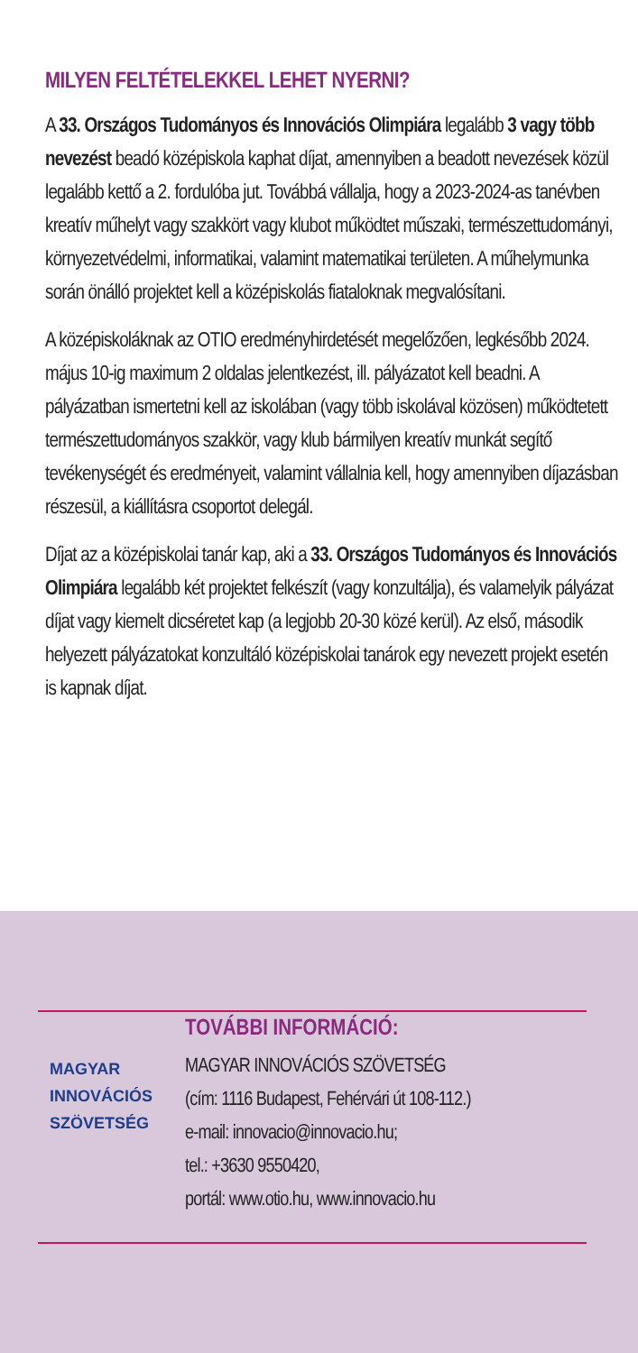MILYEN FELTÉTELEKKEL LEHET NYERNI?
A 33. Országos Tudományos és Innovációs Olimpiára legalább 3 vagy több nevezést beadó középiskola kaphat díjat, amennyiben a beadott nevezések közül legalább kettő a 2. fordulóba jut. Továbbá vállalja, hogy a 2023-2024-as tanévben kreatív műhelyt vagy szakkört vagy klubot működtet műszaki, természettudományi, környezetvédelmi, informatikai, valamint matematikai területen. A műhelymunka során önálló projektet kell a középiskolás fiataloknak megvalósítani.
A középiskoláknak az OTIO eredményhirdetését megelőzően, legkésőbb 2024. május 10-ig maximum 2 oldalas jelentkezést, ill. pályázatot kell beadni. A pályázatban ismertetni kell az iskolában (vagy több iskolával közösen) működtetett természettudományos szakkör, vagy klub bármilyen kreatív munkát segítő tevékenységét és eredményeit, valamint vállalnia kell, hogy amennyiben díjazásban részesül, a kiállításra csoportot delegál.
Díjat az a középiskolai tanár kap, aki a 33. Országos Tudományos és Innovációs Olimpiára legalább két projektet felkészít (vagy konzultálja), és valamelyik pályázat díjat vagy kiemelt dicséretet kap (a legjobb 20-30 közé kerül). Az első, második helyezett pályázatokat konzultáló középiskolai tanárok egy nevezett projekt esetén is kapnak díjat.
MAGYAR
INNOVÁCIÓS
SZÖVETSÉG
TOVÁBBI INFORMÁCIÓ:
MAGYAR INNOVÁCIÓS SZÖVETSÉG
(cím: 1116 Budapest, Fehérvári út 108-112.)
e-mail: innovacio@innovacio.hu;
tel.: +3630 9550420,
portál: www.otio.hu, www.innovacio.hu